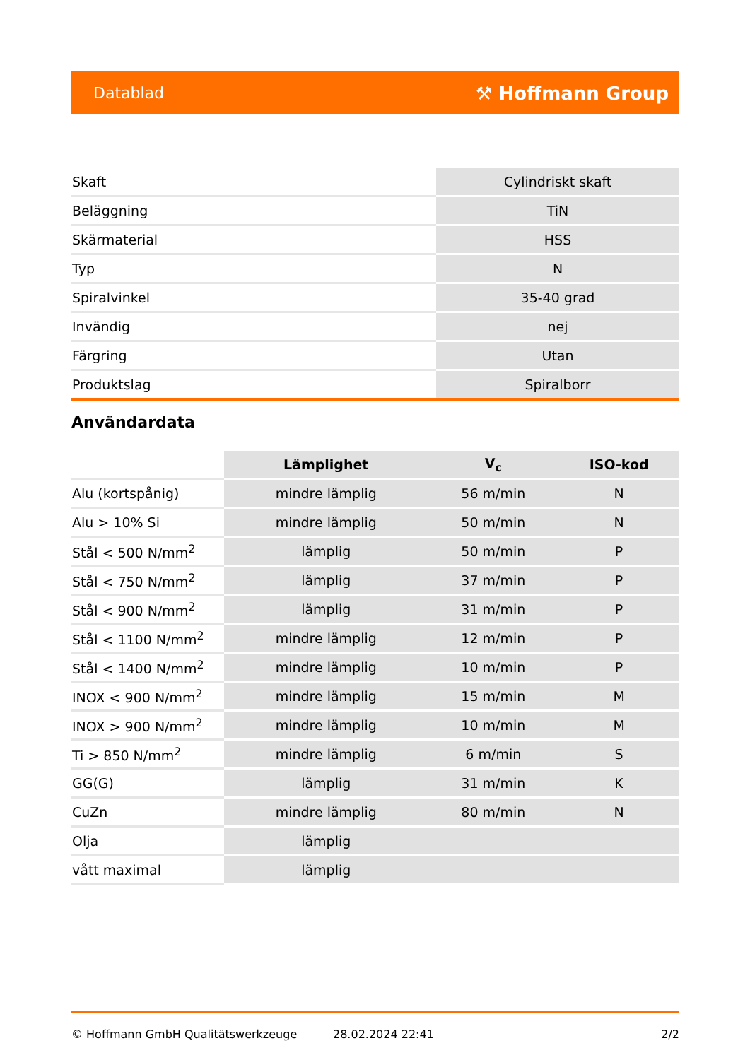Datablad ⚒ Hoffmann Group
| Skaft | Cylindriskt skaft |
| Beläggning | TiN |
| Skärmaterial | HSS |
| Typ | N |
| Spiralvinkel | 35-40 grad |
| Invändig | nej |
| Färgring | Utan |
| Produktslag | Spiralborr |
Användardata
| | Lämplighet | V<sub>c</sub> | ISO-kod |
| --- | --- | --- | --- |
| Alu (kortspånig) | mindre lämplig | 56 m/min | N |
| Alu > 10% Si | mindre lämplig | 50 m/min | N |
| Stål < 500 N/mm<sup>2</sup> | lämplig | 50 m/min | P |
| Stål < 750 N/mm<sup>2</sup> | lämplig | 37 m/min | P |
| Stål < 900 N/mm<sup>2</sup> | lämplig | 31 m/min | P |
| Stål < 1100 N/mm<sup>2</sup> | mindre lämplig | 12 m/min | P |
| Stål < 1400 N/mm<sup>2</sup> | mindre lämplig | 10 m/min | P |
| INOX < 900 N/mm<sup>2</sup> | mindre lämplig | 15 m/min | M |
| INOX > 900 N/mm<sup>2</sup> | mindre lämplig | 10 m/min | M |
| Ti > 850 N/mm<sup>2</sup> | mindre lämplig | 6 m/min | S |
| GG(G) | lämplig | 31 m/min | K |
| CuZn | mindre lämplig | 80 m/min | N |
| Olja | lämplig | | |
| vått maximal | lämplig | | |
© Hoffmann GmbH Qualitätswerkzeuge 28.02.2024 22:41 2/2